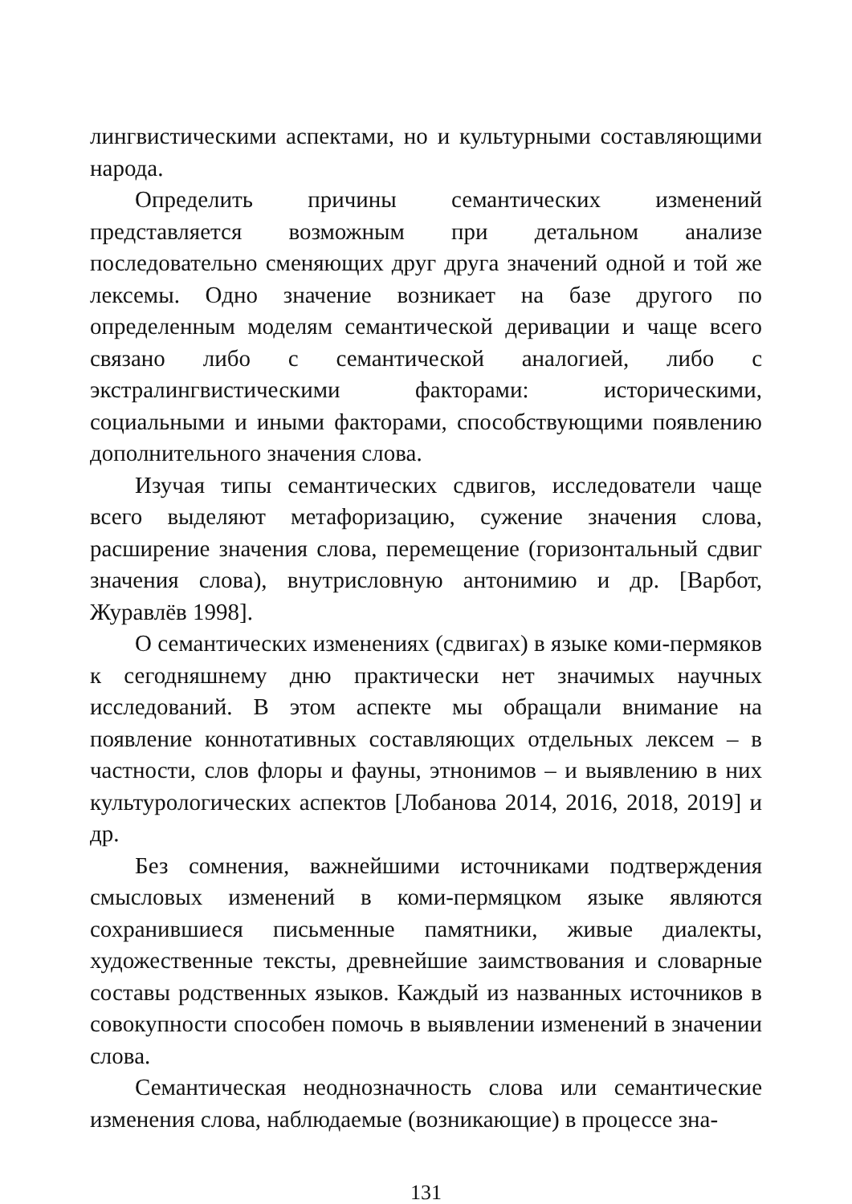лингвистическими аспектами, но и культурными составляющими народа.
Определить причины семантических изменений представляется возможным при детальном анализе последовательно сменяющих друг друга значений одной и той же лексемы. Одно значение возникает на базе другого по определенным моделям семантической деривации и чаще всего связано либо с семантической аналогией, либо с экстралингвистическими факторами: историческими, социальными и иными факторами, способствующими появлению дополнительного значения слова.
Изучая типы семантических сдвигов, исследователи чаще всего выделяют метафоризацию, сужение значения слова, расширение значения слова, перемещение (горизонтальный сдвиг значения слова), внутрисловную антонимию и др. [Варбот, Журавлёв 1998].
О семантических изменениях (сдвигах) в языке коми-пермяков к сегодняшнему дню практически нет значимых научных исследований. В этом аспекте мы обращали внимание на появление коннотативных составляющих отдельных лексем – в частности, слов флоры и фауны, этнонимов – и выявлению в них культурологических аспектов [Лобанова 2014, 2016, 2018, 2019] и др.
Без сомнения, важнейшими источниками подтверждения смысловых изменений в коми-пермяцком языке являются сохранившиеся письменные памятники, живые диалекты, художественные тексты, древнейшие заимствования и словарные составы родственных языков. Каждый из названных источников в совокупности способен помочь в выявлении изменений в значении слова.
Семантическая неоднозначность слова или семантические изменения слова, наблюдаемые (возникающие) в процессе зна-
131